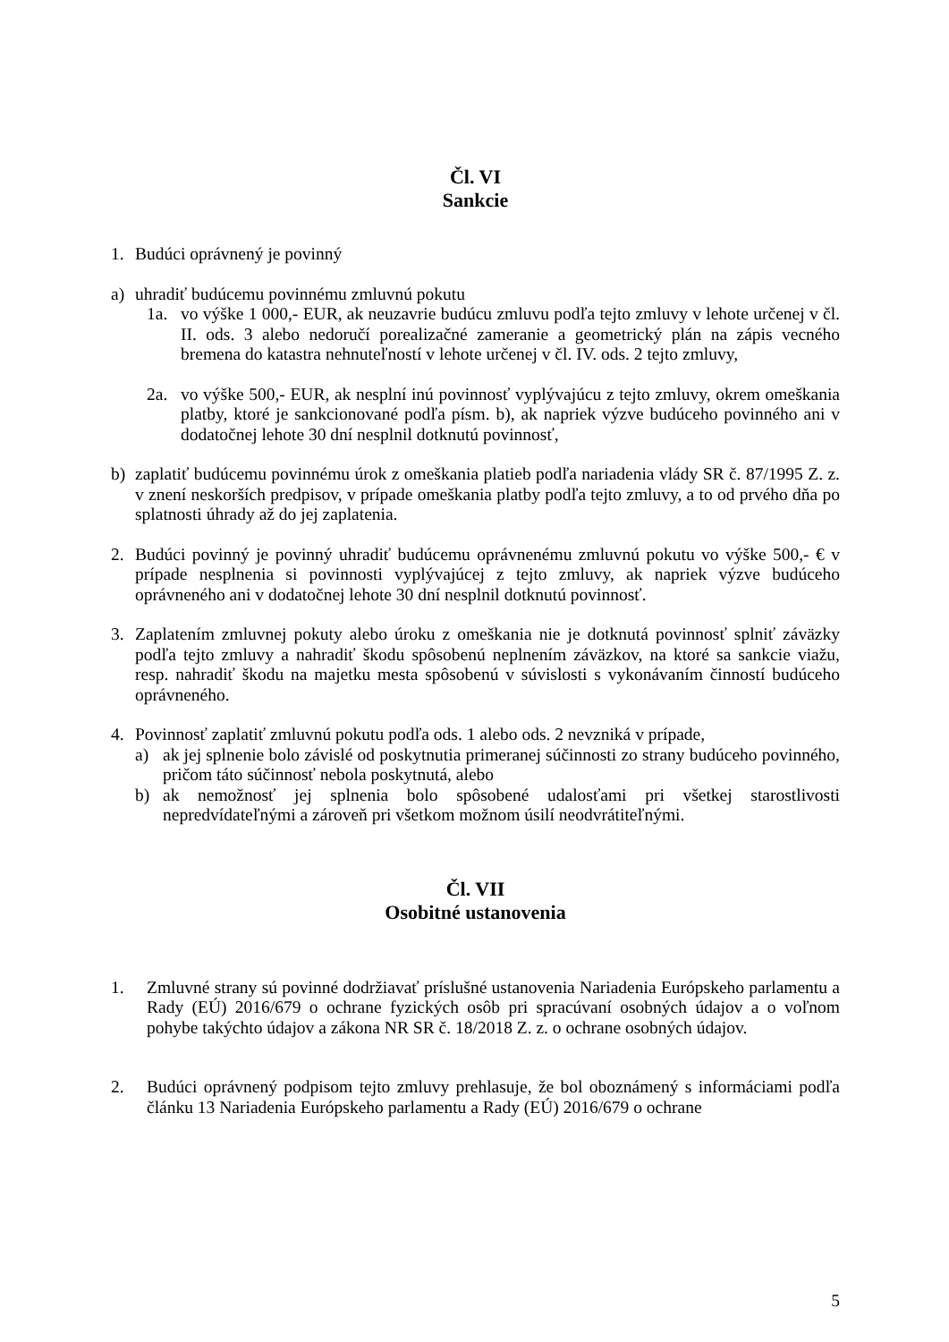Čl. VI
Sankcie
1. Budúci oprávnený je povinný
a) uhradiť budúcemu povinnému zmluvnú pokutu
1a. vo výške 1 000,- EUR, ak neuzavrie budúcu zmluvu podľa tejto zmluvy v lehote určenej v čl. II. ods. 3 alebo nedoručí porealizačné zameranie a geometrický plán na zápis vecného bremena do katastra nehnuteľností v lehote určenej v čl. IV. ods. 2 tejto zmluvy,
2a. vo výške 500,- EUR, ak nesplní inú povinnosť vyplývajúcu z tejto zmluvy, okrem omeškania platby, ktoré je sankcionované podľa písm. b), ak napriek výzve budúceho povinného ani v dodatočnej lehote 30 dní nesplnil dotknutú povinnosť,
b) zaplatiť budúcemu povinnému úrok z omeškania platieb podľa nariadenia vlády SR č. 87/1995 Z. z. v znení neskorších predpisov, v prípade omeškania platby podľa tejto zmluvy, a to od prvého dňa po splatnosti úhrady až do jej zaplatenia.
2. Budúci povinný je povinný uhradiť budúcemu oprávnenému zmluvnú pokutu vo výške 500,- € v prípade nesplnenia si povinnosti vyplývajúcej z tejto zmluvy, ak napriek výzve budúceho oprávneného ani v dodatočnej lehote 30 dní nesplnil dotknutú povinnosť.
3. Zaplatením zmluvnej pokuty alebo úroku z omeškania nie je dotknutá povinnosť splniť záväzky podľa tejto zmluvy a nahradiť škodu spôsobenú neplnením záväzkov, na ktoré sa sankcie viažu, resp. nahradiť škodu na majetku mesta spôsobenú v súvislosti s vykonávaním činností budúceho oprávneného.
4. Povinnosť zaplatiť zmluvnú pokutu podľa ods. 1 alebo ods. 2 nevzniká v prípade,
a) ak jej splnenie bolo závislé od poskytnutia primeranej súčinnosti zo strany budúceho povinného, pričom táto súčinnosť nebola poskytnutá, alebo
b) ak nemožnosť jej splnenia bolo spôsobené udalosťami pri všetkej starostlivosti nepredvídateľnými a zároveň pri všetkom možnom úsilí neodvrátiteľnými.
Čl. VII
Osobitné ustanovenia
1. Zmluvné strany sú povinné dodržiavať príslušné ustanovenia Nariadenia Európskeho parlamentu a Rady (EÚ) 2016/679 o ochrane fyzických osôb pri spracúvaní osobných údajov a o voľnom pohybe takýchto údajov a zákona NR SR č. 18/2018 Z. z. o ochrane osobných údajov.
2. Budúci oprávnený podpisom tejto zmluvy prehlasuje, že bol oboznámený s informáciami podľa článku 13 Nariadenia Európskeho parlamentu a Rady (EÚ) 2016/679 o ochrane
5